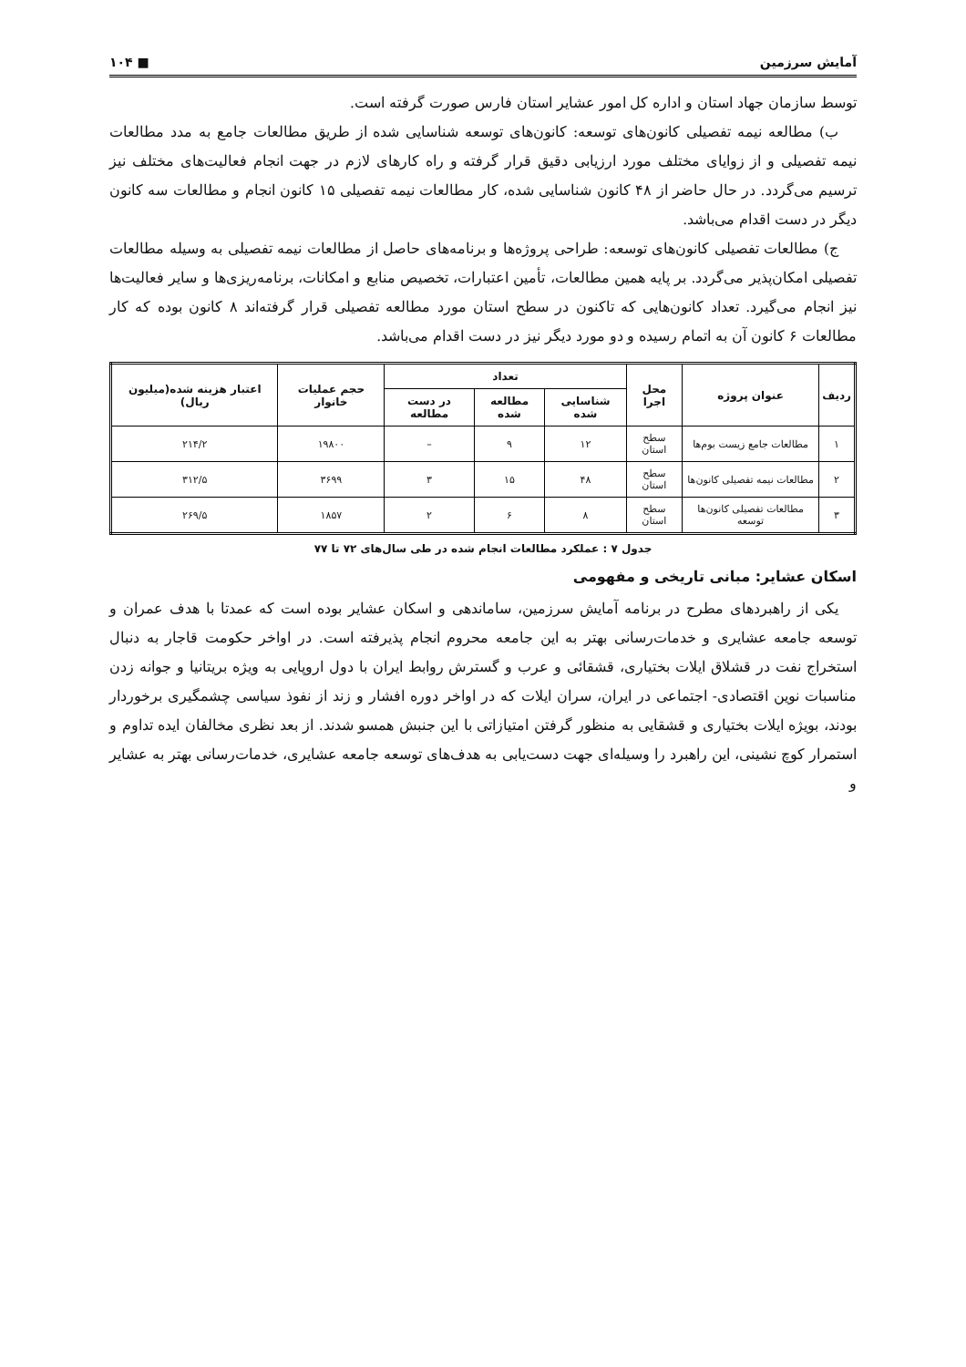آمایش سرزمین ■ ۱۰۴
توسط سازمان جهاد استان و اداره کل امور عشایر استان فارس صورت گرفته است.
ب) مطالعه نیمه تفصیلی کانون‌های توسعه: کانون‌های توسعه شناسایی شده از طریق مطالعات جامع به مدد مطالعات نیمه تفصیلی و از زوایای مختلف مورد ارزیابی دقیق قرار گرفته و راه کارهای لازم در جهت انجام فعالیت‌های مختلف نیز ترسیم می‌گردد. در حال حاضر از ۴۸ کانون شناسایی شده، کار مطالعات نیمه تفصیلی ۱۵ کانون انجام و مطالعات سه کانون دیگر در دست اقدام می‌باشد.
ج) مطالعات تفصیلی کانون‌های توسعه: طراحی پروژه‌ها و برنامه‌های حاصل از مطالعات نیمه تفصیلی به وسیله مطالعات تفصیلی امکان‌پذیر می‌گردد. بر پایه همین مطالعات، تأمین اعتبارات، تخصیص منابع و امکانات، برنامه‌ریزی‌ها و سایر فعالیت‌ها نیز انجام می‌گیرد. تعداد کانون‌هایی که تاکنون در سطح استان مورد مطالعه تفصیلی قرار گرفته‌اند ۸ کانون بوده که کار مطالعات ۶ کانون آن به اتمام رسیده و دو مورد دیگر نیز در دست اقدام می‌باشد.
| ردیف | عنوان پروژه | محل اجرا | تعداد | | | حجم عملیات خانوار | اعتبار هزینه شده(میلیون ریال) |
| --- | --- | --- | --- | --- | --- | --- | --- |
| | | | شناسایی شده | مطالعه شده | در دست مطالعه | | |
| ۱ | مطالعات جامع زیست بوم‌ها | سطح استان | ۱۲ | ۹ | – | ۱۹۸۰۰ | ۲۱۴/۲ |
| ۲ | مطالعات نیمه تفصیلی کانون‌ها | سطح استان | ۴۸ | ۱۵ | ۳ | ۳۶۹۹ | ۳۱۲/۵ |
| ۳ | مطالعات تفصیلی کانون‌ها توسعه | سطح استان | ۸ | ۶ | ۲ | ۱۸۵۷ | ۲۶۹/۵ |
جدول ۷ : عملکرد مطالعات انجام شده در طی سال‌های ۷۲ تا ۷۷
اسکان عشایر: مبانی تاریخی و مفهومی
یکی از راهبردهای مطرح در برنامه آمایش سرزمین، ساماندهی و اسکان عشایر بوده است که عمدتا با هدف عمران و توسعه جامعه عشایری و خدمات‌رسانی بهتر به این جامعه محروم انجام پذیرفته است. در اواخر حکومت قاجار به دنبال استخراج نفت در قشلاق ایلات بختیاری، قشقائی و عرب و گسترش روابط ایران با دول اروپایی به ویژه بریتانیا و جوانه زدن مناسبات نوین اقتصادی- اجتماعی در ایران، سران ایلات که در اواخر دوره افشار و زند از نفوذ سیاسی چشمگیری برخوردار بودند، بویژه ایلات بختیاری و قشقایی به منظور گرفتن امتیازاتی با این جنبش همسو شدند. از بعد نظری مخالفان ایده تداوم و استمرار کوچ نشینی، این راهبرد را وسیله‌ای جهت دست‌یابی به هدف‌های توسعه جامعه عشایری، خدمات‌رسانی بهتر به عشایر و